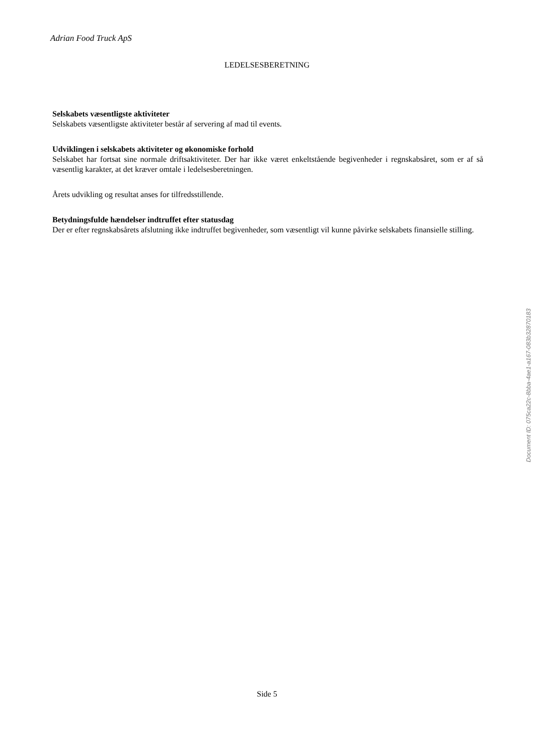Adrian Food Truck ApS
LEDELSESBERETNING
Selskabets væsentligste aktiviteter
Selskabets væsentligste aktiviteter består af servering af mad til events.
Udviklingen i selskabets aktiviteter og økonomiske forhold
Selskabet har fortsat sine normale driftsaktiviteter. Der har ikke været enkeltstående begivenheder i regnskabsåret, som er af så væsentlig karakter, at det kræver omtale i ledelsesberetningen.
Årets udvikling og resultat anses for tilfredsstillende.
Betydningsfulde hændelser indtruffet efter statusdag
Der er efter regnskabsårets afslutning ikke indtruffet begivenheder, som væsentligt vil kunne påvirke selskabets finansielle stilling.
Document ID: 075ca22c-8bba-4ae1-a167-083b32870183
Side 5